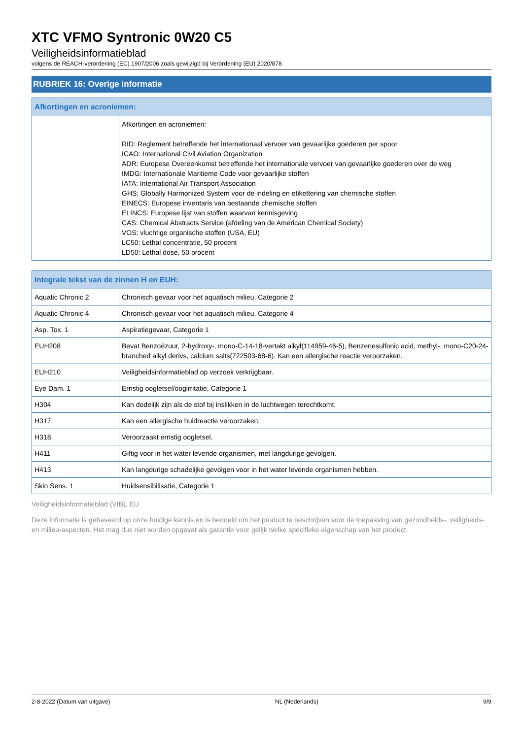XTC VFMO Syntronic 0W20 C5
Veiligheidsinformatieblad
volgens de REACH-verordening (EC) 1907/2006 zoals gewijzigd bij Verordening (EU) 2020/878
RUBRIEK 16: Overige informatie
| Afkortingen en acroniemen: | |
| --- | --- |
| | Afkortingen en acroniemen: RID: Reglement betreffende het internationaal vervoer van gevaarlijke goederen per spoor ICAO: International Civil Aviation Organization ADR: Europese Overeenkomst betreffende het internationale vervoer van gevaarlijke goederen over de weg IMDG: Internationale Maritieme Code voor gevaarlijke stoffen IATA: International Air Transport Association GHS: Globally Harmonized System voor de indeling en etikettering van chemische stoffen EINECS: Europese inventaris van bestaande chemische stoffen ELINCS: Europese lijst van stoffen waarvan kennisgeving CAS: Chemical Abstracts Service (afdeling van de American Chemical Society) VOS: vluchtige organische stoffen (USA, EU) LC50: Lethal concentratie, 50 procent LD50: Lethal dose, 50 procent |
| Integrale tekst van de zinnen H en EUH: | |
| --- | --- |
| Aquatic Chronic 2 | Chronisch gevaar voor het aquatisch milieu, Categorie 2 |
| Aquatic Chronic 4 | Chronisch gevaar voor het aquatisch milieu, Categorie 4 |
| Asp. Tox. 1 | Aspiratiegevaar, Categorie 1 |
| EUH208 | Bevat Benzoëzuur, 2-hydroxy-, mono-C-14-18-vertakt alkyl(114959-46-5), Benzenesulfonic acid, methyl-, mono-C20-24-branched alkyl derivs, calcium salts(722503-68-6). Kan een allergische reactie veroorzaken. |
| EUH210 | Veiligheidsinformatieblad op verzoek verkrijgbaar. |
| Eye Dam. 1 | Ernstig oogletsel/oogirritatie, Categorie 1 |
| H304 | Kan dodelijk zijn als de stof bij inslikken in de luchtwegen terechtkomt. |
| H317 | Kan een allergische huidreactie veroorzaken. |
| H318 | Veroorzaakt ernstig oogletsel. |
| H411 | Giftig voor in het water levende organismen, met langdurige gevolgen. |
| H413 | Kan langdurige schadelijke gevolgen voor in het water levende organismen hebben. |
| Skin Sens. 1 | Huidsensibilisatie, Categorie 1 |
Veiligheidsinformatieblad (VIB), EU
Deze informatie is gebaseerd op onze huidige kennis en is bedoeld om het product te beschrijven voor de toepassing van gezondheids-, veiligheids-en milieu-aspecten. Het mag dus niet worden opgevat als garantie voor gelijk welke specifieke eigenschap van het product.
2-8-2022 (Datum van uitgave) NL (Nederlands) 9/9